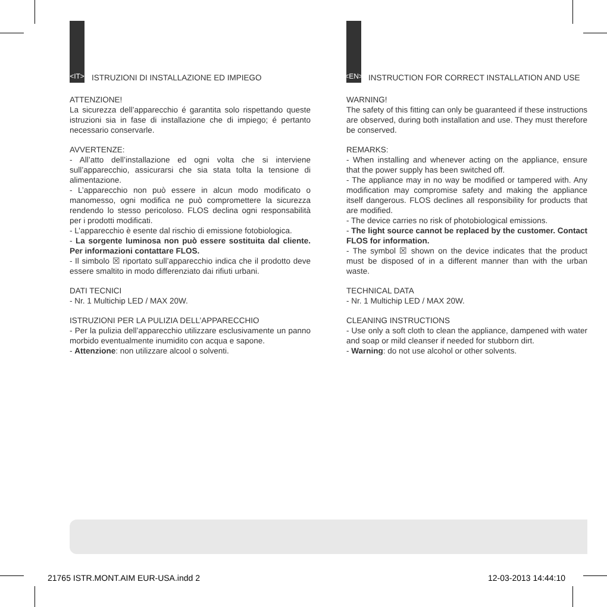<IT>
ISTRUZIONI DI INSTALLAZIONE ED IMPIEGO
ATTENZIONE!
La sicurezza dell’apparecchio é garantita solo rispettando queste istruzioni sia in fase di installazione che di impiego; é pertanto necessario conservarle.
AVVERTENZE:
- All’atto dell’installazione ed ogni volta che si interviene sull’apparecchio, assicurarsi che sia stata tolta la tensione di alimentazione.
- L’apparecchio non può essere in alcun modo modificato o manomesso, ogni modifica ne può compromettere la sicurezza rendendo lo stesso pericoloso. FLOS declina ogni responsabilità per i prodotti modificati.
- L’apparecchio è esente dal rischio di emissione fotobiologica.
- La sorgente luminosa non può essere sostituita dal cliente. Per informazioni contattare FLOS.
- Il simbolo ☒ riportato sull’apparecchio indica che il prodotto deve essere smaltito in modo differenziato dai rifiuti urbani.
DATI TECNICI
- Nr. 1 Multichip LED / MAX 20W.
ISTRUZIONI PER LA PULIZIA DELL’APPARECCHIO
- Per la pulizia dell’apparecchio utilizzare esclusivamente un panno morbido eventualmente inumidito con acqua e sapone.
- Attenzione: non utilizzare alcool o solventi.
<EN>
INSTRUCTION FOR CORRECT INSTALLATION AND USE
WARNING!
The safety of this fitting can only be guaranteed if these instructions are observed, during both installation and use. They must therefore be conserved.
REMARKS:
- When installing and whenever acting on the appliance, ensure that the power supply has been switched off.
- The appliance may in no way be modified or tampered with. Any modification may compromise safety and making the appliance itself dangerous. FLOS declines all responsibility for products that are modified.
- The device carries no risk of photobiological emissions.
- The light source cannot be replaced by the customer. Contact FLOS for information.
- The symbol ☒ shown on the device indicates that the product must be disposed of in a different manner than with the urban waste.
TECHNICAL DATA
- Nr. 1 Multichip LED / MAX 20W.
CLEANING INSTRUCTIONS
- Use only a soft cloth to clean the appliance, dampened with water and soap or mild cleanser if needed for stubborn dirt.
- Warning: do not use alcohol or other solvents.
21765 ISTR.MONT.AIM EUR-USA.indd 2 12-03-2013 14:44:10